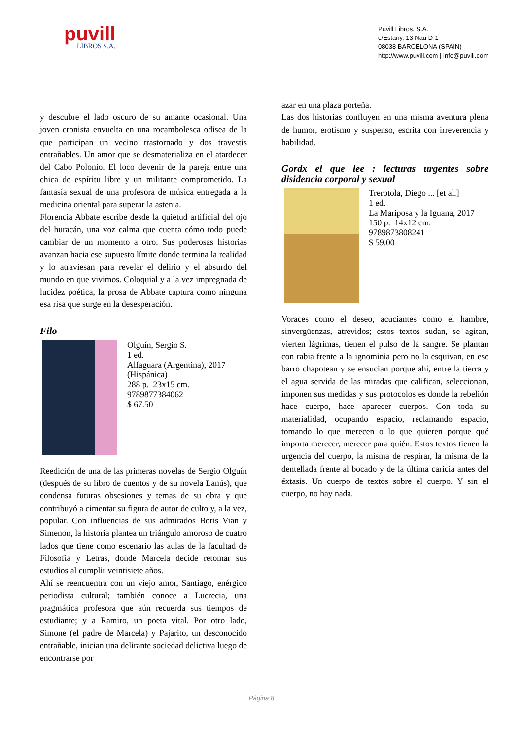puvill
LIBROS S.A.
Puvill Libros, S.A.
c/Estany, 13 Nau D-1
08038 BARCELONA (SPAIN)
http://www.puvill.com | info@puvill.com
y descubre el lado oscuro de su amante ocasional. Una joven cronista envuelta en una rocambolesca odisea de la que participan un vecino trastornado y dos travestis entrañables. Un amor que se desmaterializa en el atardecer del Cabo Polonio. El loco devenir de la pareja entre una chica de espíritu libre y un militante comprometido. La fantasía sexual de una profesora de música entregada a la medicina oriental para superar la astenia.
Florencia Abbate escribe desde la quietud artificial del ojo del huracán, una voz calma que cuenta cómo todo puede cambiar de un momento a otro. Sus poderosas historias avanzan hacia ese supuesto límite donde termina la realidad y lo atraviesan para revelar el delirio y el absurdo del mundo en que vivimos. Coloquial y a la vez impregnada de lucidez poética, la prosa de Abbate captura como ninguna esa risa que surge en la desesperación.
Filo
Olguín, Sergio S.
1 ed.
Alfaguara (Argentina), 2017
(Hispánica)
288 p. 23x15 cm.
9789877384062
$ 67.50
Reedición de una de las primeras novelas de Sergio Olguín (después de su libro de cuentos y de su novela Lanús), que condensa futuras obsesiones y temas de su obra y que contribuyó a cimentar su figura de autor de culto y, a la vez, popular. Con influencias de sus admirados Boris Vian y Simenon, la historia plantea un triángulo amoroso de cuatro lados que tiene como escenario las aulas de la facultad de Filosofía y Letras, donde Marcela decide retomar sus estudios al cumplir veintisiete años.
Ahí se reencuentra con un viejo amor, Santiago, enérgico periodista cultural; también conoce a Lucrecia, una pragmática profesora que aún recuerda sus tiempos de estudiante; y a Ramiro, un poeta vital. Por otro lado, Simone (el padre de Marcela) y Pajarito, un desconocido entrañable, inician una delirante sociedad delictiva luego de encontrarse por
azar en una plaza porteña.
Las dos historias confluyen en una misma aventura plena de humor, erotismo y suspenso, escrita con irreverencia y habilidad.
Gordx el que lee : lecturas urgentes sobre disidencia corporal y sexual
Trerotola, Diego ... [et al.]
1 ed.
La Mariposa y la Iguana, 2017
150 p. 14x12 cm.
9789873808241
$ 59.00
Voraces como el deseo, acuciantes como el hambre, sinvergüenzas, atrevidos; estos textos sudan, se agitan, vierten lágrimas, tienen el pulso de la sangre. Se plantan con rabia frente a la ignominia pero no la esquivan, en ese barro chapotean y se ensucian porque ahí, entre la tierra y el agua servida de las miradas que califican, seleccionan, imponen sus medidas y sus protocolos es donde la rebelión hace cuerpo, hace aparecer cuerpos. Con toda su materialidad, ocupando espacio, reclamando espacio, tomando lo que merecen o lo que quieren porque qué importa merecer, merecer para quién. Estos textos tienen la urgencia del cuerpo, la misma de respirar, la misma de la dentellada frente al bocado y de la última caricia antes del éxtasis. Un cuerpo de textos sobre el cuerpo. Y sin el cuerpo, no hay nada.
Página 8